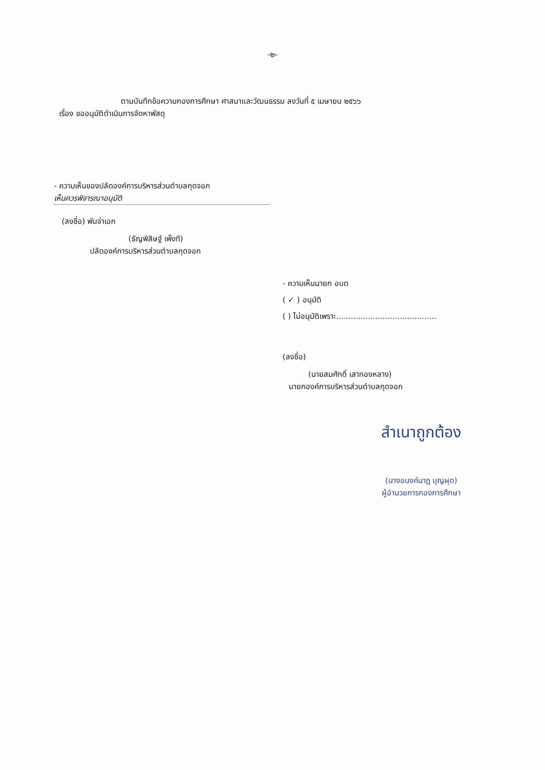-๒-
ตามบันทึกข้อความกองการศึกษา ศาสนาและวัฒนธรรม ลงวันที่ ๕ เมษายน ๒๕๖๖
เรื่อง ขออนุมัติดำเนินการจัดหาพัสดุ
- ความเห็นของปลัดองค์การบริหารส่วนตำบลกุดจอก
เห็นควรพิจารณาอนุมัติ
(ลงชื่อ) พันจ่าเอก
(ธัญพิสิษฐ์ เพ็งที)
ปลัดองค์การบริหารส่วนตำบลกุดจอก
- ความเห็นนายก อบต
( ✓ ) อนุมัติ
( ) ไม่อนุมัติเพราะ.........................................
(ลงชื่อ)
(นายสมศักดิ์ เสาทองหลาง)
นายกองค์การบริหารส่วนตำบลกุดจอก
สำเนาถูกต้อง
(นางอนงค์นาฏ บุญผุด)
ผู้อำนวยการกองการศึกษา